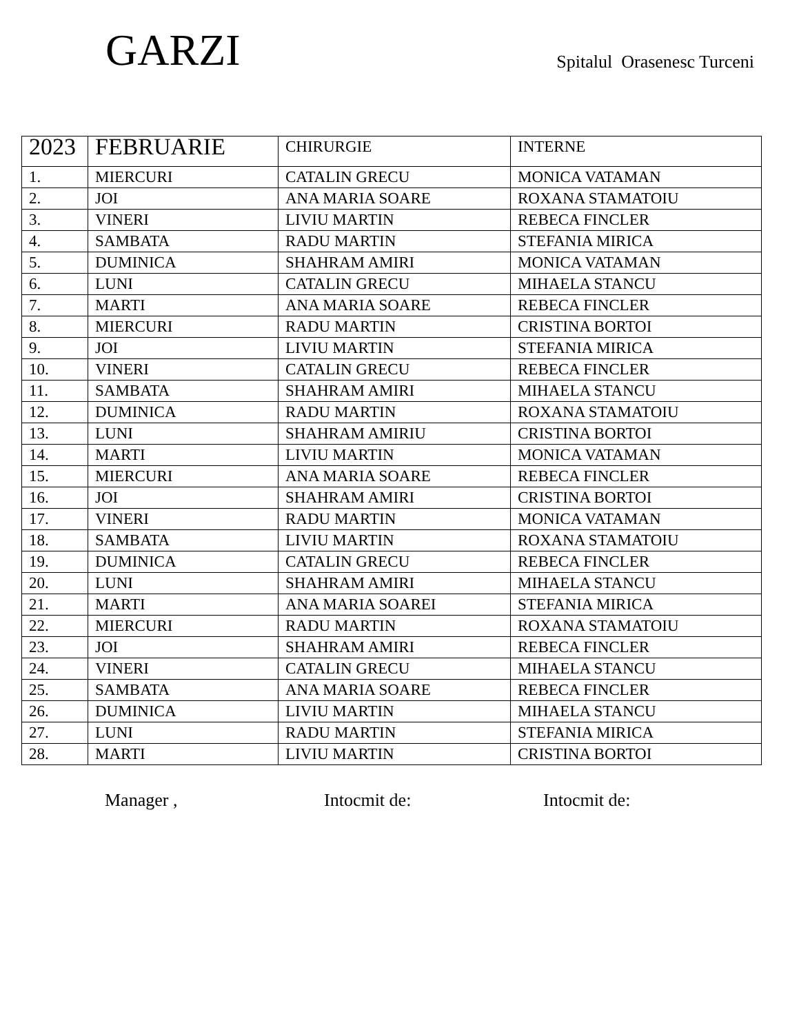GARZI
Spitalul Orasenesc Turceni
| 2023 | FEBRUARIE | CHIRURGIE | INTERNE |
| 1. | MIERCURI | CATALIN GRECU | MONICA VATAMAN |
| 2. | JOI | ANA MARIA SOARE | ROXANA STAMATOIU |
| 3. | VINERI | LIVIU MARTIN | REBECA FINCLER |
| 4. | SAMBATA | RADU MARTIN | STEFANIA MIRICA |
| 5. | DUMINICA | SHAHRAM AMIRI | MONICA VATAMAN |
| 6. | LUNI | CATALIN GRECU | MIHAELA STANCU |
| 7. | MARTI | ANA MARIA SOARE | REBECA FINCLER |
| 8. | MIERCURI | RADU MARTIN | CRISTINA BORTOI |
| 9. | JOI | LIVIU MARTIN | STEFANIA MIRICA |
| 10. | VINERI | CATALIN GRECU | REBECA FINCLER |
| 11. | SAMBATA | SHAHRAM AMIRI | MIHAELA STANCU |
| 12. | DUMINICA | RADU MARTIN | ROXANA STAMATOIU |
| 13. | LUNI | SHAHRAM AMIRIU | CRISTINA BORTOI |
| 14. | MARTI | LIVIU MARTIN | MONICA VATAMAN |
| 15. | MIERCURI | ANA MARIA SOARE | REBECA FINCLER |
| 16. | JOI | SHAHRAM AMIRI | CRISTINA BORTOI |
| 17. | VINERI | RADU MARTIN | MONICA VATAMAN |
| 18. | SAMBATA | LIVIU MARTIN | ROXANA STAMATOIU |
| 19. | DUMINICA | CATALIN GRECU | REBECA FINCLER |
| 20. | LUNI | SHAHRAM AMIRI | MIHAELA STANCU |
| 21. | MARTI | ANA MARIA SOAREI | STEFANIA MIRICA |
| 22. | MIERCURI | RADU MARTIN | ROXANA STAMATOIU |
| 23. | JOI | SHAHRAM AMIRI | REBECA FINCLER |
| 24. | VINERI | CATALIN GRECU | MIHAELA STANCU |
| 25. | SAMBATA | ANA MARIA SOARE | REBECA FINCLER |
| 26. | DUMINICA | LIVIU MARTIN | MIHAELA STANCU |
| 27. | LUNI | RADU MARTIN | STEFANIA MIRICA |
| 28. | MARTI | LIVIU MARTIN | CRISTINA BORTOI |
Manager , Intocmit de: Intocmit de: